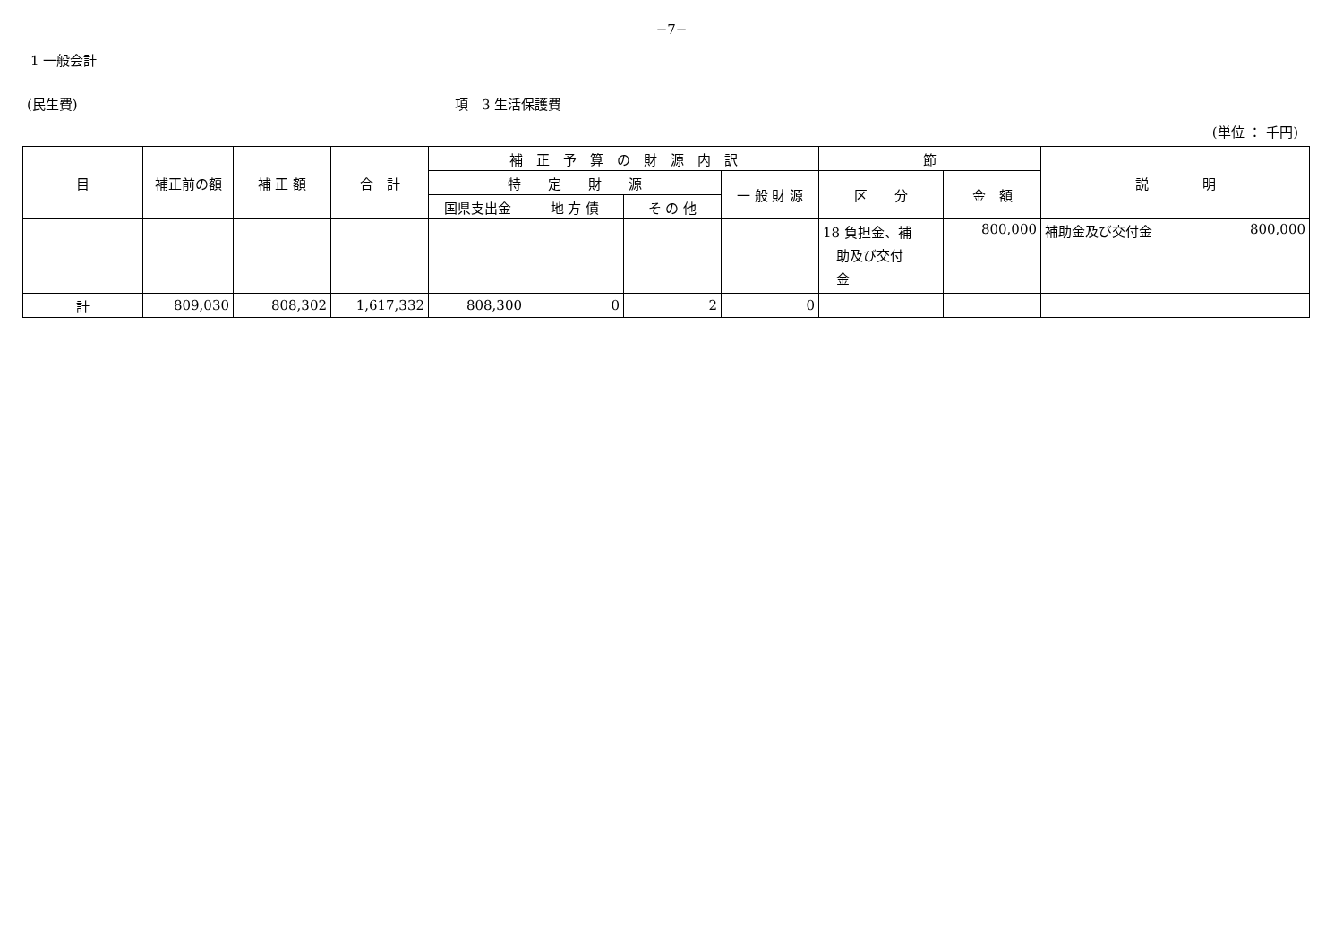−7−
1 一般会計
(民生費) 項　3 生活保護費
(単位 ： 千円)
| 目 | 補正前の額 | 補 正 額 | 合 計 | 補 正 予 算 の 財 源 内 訳 | | | | 節 | | 説 明 |
| --- | --- | --- | --- | --- | --- | --- | --- | --- | --- | --- |
| | | | | 特 定 財 源 | | | 一 般 財 源 | 区 分 | 金 額 | |
| | | | | 国県支出金 | 地 方 債 | そ の 他 | | | | |
| | | | | | | | | 18 負担金、補 助及び交付 金 | 800,000 | 補助金及び交付金 800,000 |
| 計 | 809,030 | 808,302 | 1,617,332 | 808,300 | 0 | 2 | 0 | | | |